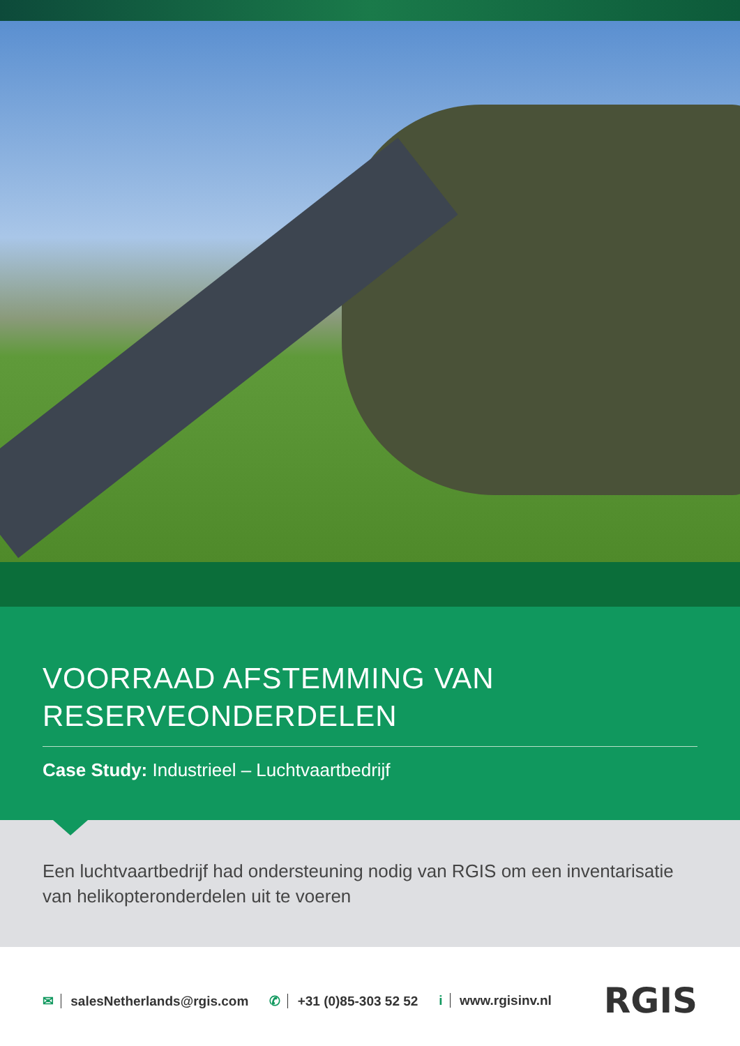VOORRAAD AFSTEMMING VAN
RESERVEONDERDELEN
Case Study: Industrieel – Luchtvaartbedrijf
Een luchtvaartbedrijf had ondersteuning nodig van RGIS om een inventarisatie van helikopteronderdelen uit te voeren
✉ salesNetherlands@rgis.com ✆ +31 (0)85-303 52 52 i www.rgisinv.nl RGIS